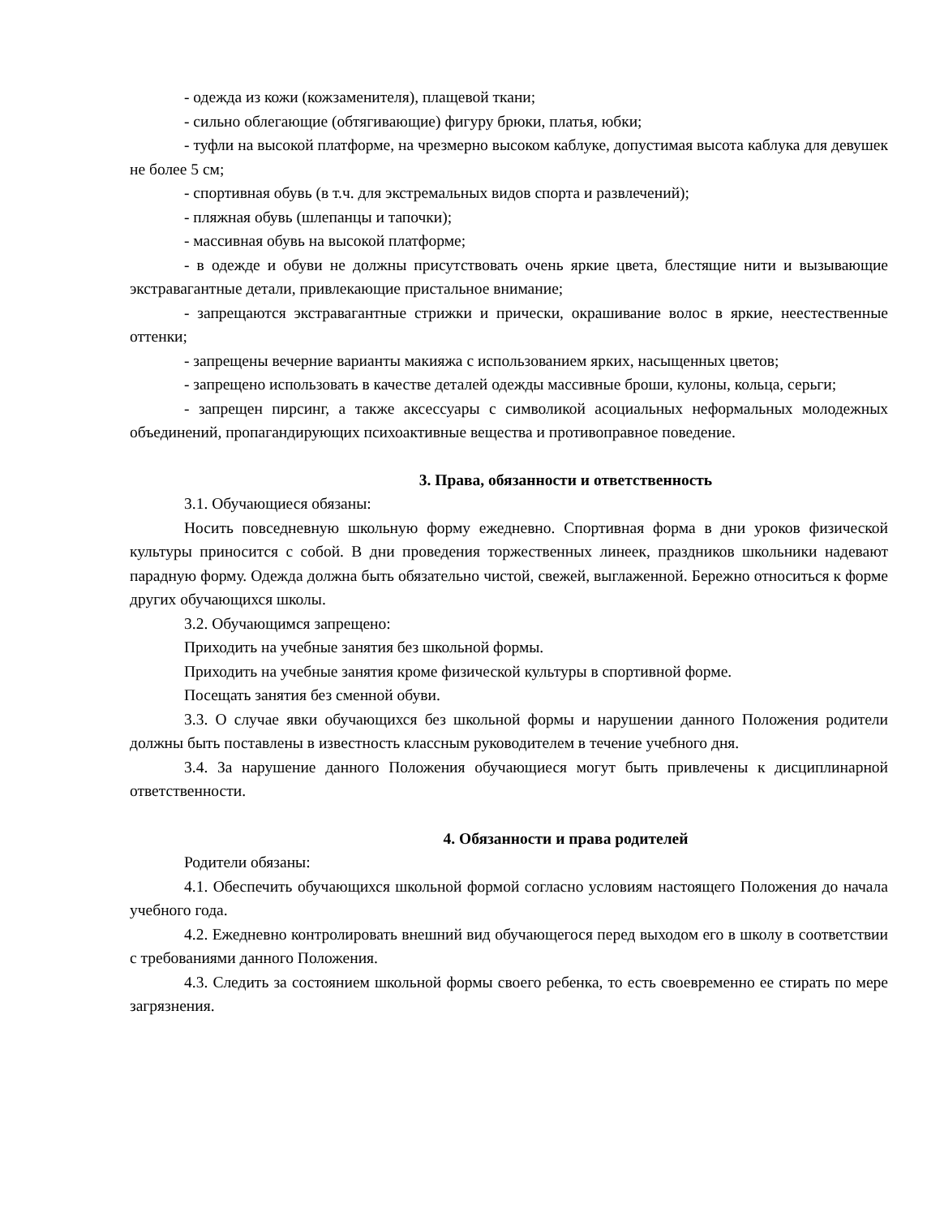- одежда из кожи (кожзаменителя), плащевой ткани;
- сильно облегающие (обтягивающие) фигуру брюки, платья, юбки;
- туфли на высокой платформе, на чрезмерно высоком каблуке, допустимая высота каблука для девушек не более 5 см;
- спортивная обувь (в т.ч. для экстремальных видов спорта и развлечений);
- пляжная обувь (шлепанцы и тапочки);
- массивная обувь на высокой платформе;
- в одежде и обуви не должны присутствовать очень яркие цвета, блестящие нити и вызывающие экстравагантные детали, привлекающие пристальное внимание;
- запрещаются экстравагантные стрижки и прически, окрашивание волос в яркие, неестественные оттенки;
- запрещены вечерние варианты макияжа с использованием ярких, насыщенных цветов;
- запрещено использовать в качестве деталей одежды массивные броши, кулоны, кольца, серьги;
- запрещен пирсинг, а также аксессуары с символикой асоциальных неформальных молодежных объединений, пропагандирующих психоактивные вещества и противоправное поведение.
3. Права, обязанности и ответственность
3.1. Обучающиеся обязаны:
Носить повседневную школьную форму ежедневно. Спортивная форма в дни уроков физической культуры приносится с собой. В дни проведения торжественных линеек, праздников школьники надевают парадную форму. Одежда должна быть обязательно чистой, свежей, выглаженной. Бережно относиться к форме других обучающихся школы.
3.2. Обучающимся запрещено:
Приходить на учебные занятия без школьной формы.
Приходить на учебные занятия кроме физической культуры в спортивной форме.
Посещать занятия без сменной обуви.
3.3. О случае явки обучающихся без школьной формы и нарушении данного Положения родители должны быть поставлены в известность классным руководителем в течение учебного дня.
3.4. За нарушение данного Положения обучающиеся могут быть привлечены к дисциплинарной ответственности.
4. Обязанности и права родителей
Родители обязаны:
4.1. Обеспечить обучающихся школьной формой согласно условиям настоящего Положения до начала учебного года.
4.2. Ежедневно контролировать внешний вид обучающегося перед выходом его в школу в соответствии с требованиями данного Положения.
4.3. Следить за состоянием школьной формы своего ребенка, то есть своевременно ее стирать по мере загрязнения.